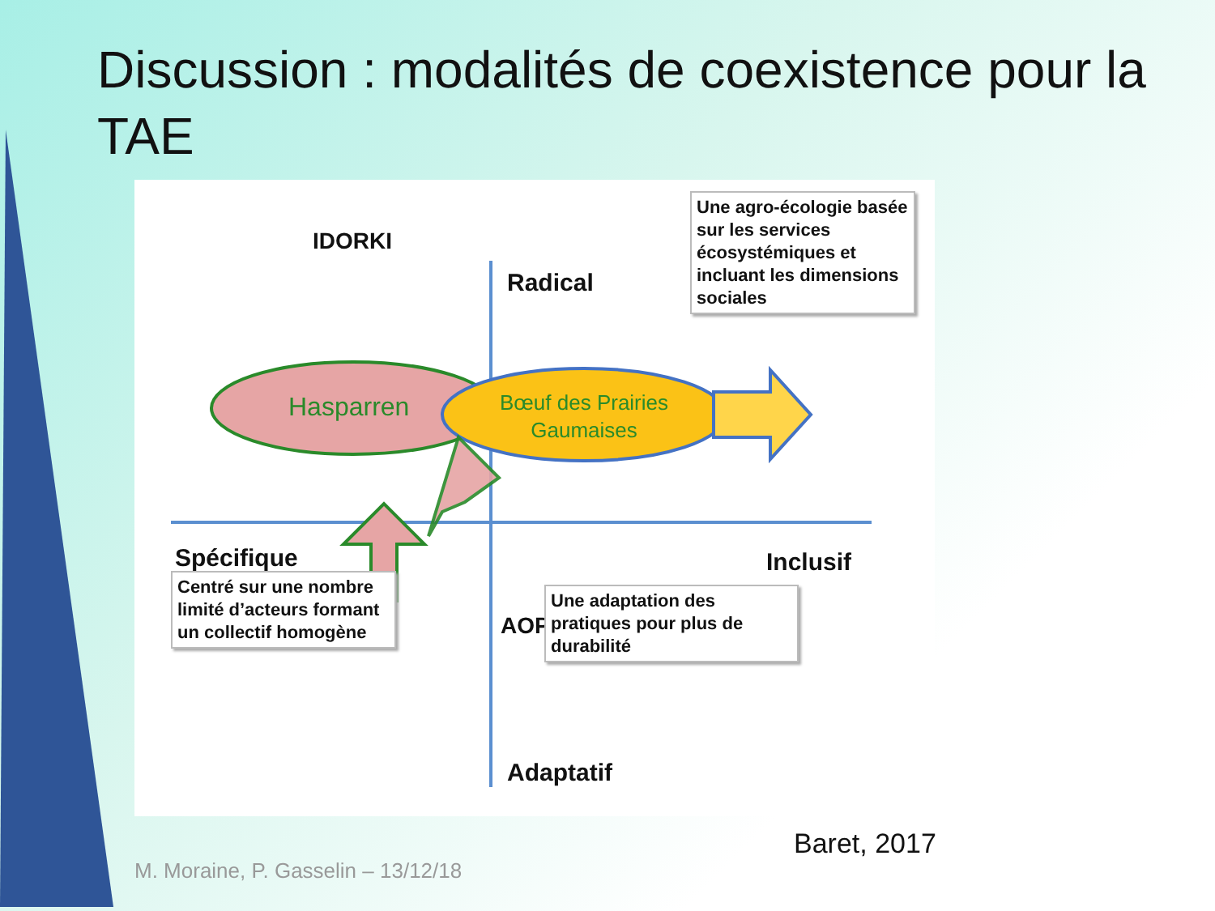Discussion : modalités de coexistence pour la TAE
IDORKI
Radical
Une agro-écologie basée sur les services écosystémiques et incluant les dimensions sociales
Hasparren
Bœuf des Prairies Gaumaises
Spécifique Inclusif
AOP
Centré sur une nombre limité d’acteurs formant un collectif homogène
Une adaptation des pratiques pour plus de durabilité
Adaptatif
Baret, 2017
M. Moraine, P. Gasselin – 13/12/18